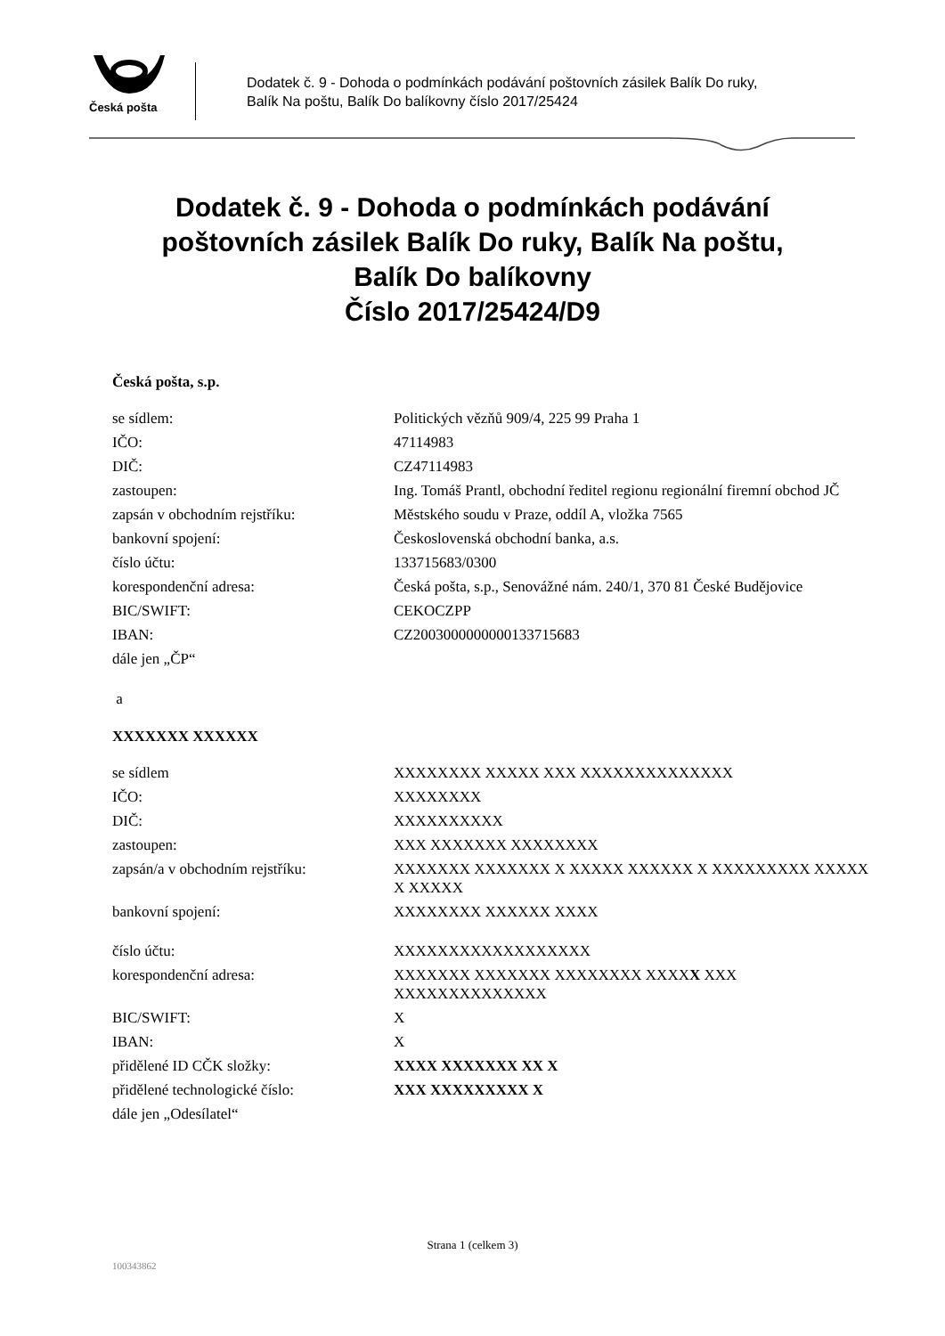Česká pošta
Dodatek č. 9 - Dohoda o podmínkách podávání poštovních zásilek Balík Do ruky,
Balík Na poštu, Balík Do balíkovny číslo 2017/25424
Dodatek č. 9 - Dohoda o podmínkách podávání
poštovních zásilek Balík Do ruky, Balík Na poštu,
Balík Do balíkovny
Číslo 2017/25424/D9
Česká pošta, s.p.
| se sídlem: | Politických vězňů 909/4, 225 99 Praha 1 |
| IČO: | 47114983 |
| DIČ: | CZ47114983 |
| zastoupen: | Ing. Tomáš Prantl, obchodní ředitel regionu regionální firemní obchod JČ |
| zapsán v obchodním rejstříku: | Městského soudu v Praze, oddíl A, vložka 7565 |
| bankovní spojení: | Československá obchodní banka, a.s. |
| číslo účtu: | 133715683/0300 |
| korespondenční adresa: | Česká pošta, s.p., Senovážné nám. 240/1, 370 81 České Budějovice |
| BIC/SWIFT: | CEKOCZPP |
| IBAN: | CZ2003000000000133715683 |
| dále jen „ČP“ | |
a
XXXXXXX XXXXXX
| se sídlem | XXXXXXXX XXXXX XXX XXXXXXXXXXXXXX |
| IČO: | XXXXXXXX |
| DIČ: | XXXXXXXXXX |
| zastoupen: | XXX XXXXXXX XXXXXXXX |
| zapsán/a v obchodním rejstříku: | XXXXXXX XXXXXXX X XXXXX XXXXXX X XXXXXXXXX XXXXX X XXXXX |
| bankovní spojení: | XXXXXXXX XXXXXX XXXX |
| číslo účtu: | XXXXXXXXXXXXXXXXXX |
| korespondenční adresa: | XXXXXXX XXXXXXX XXXXXXXX XXXX X XXX XXXXXXXXXXXXXX |
| BIC/SWIFT: | X |
| IBAN: | X |
| přidělené ID CČK složky: | XXXX XXXXXXX XX X |
| přidělené technologické číslo: | XXX XXXXXXXXX X |
| dále jen „Odesílatel“ | |
Strana 1 (celkem 3)
100343862